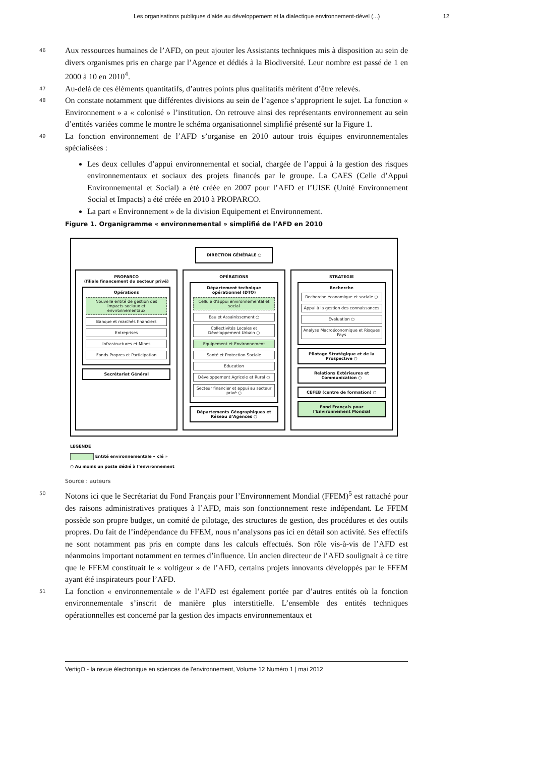Les organisations publiques d’aide au développement et la dialectique environnement-dével (...) 12
46
Aux ressources humaines de l’AFD, on peut ajouter les Assistants techniques mis à disposition au sein de divers organismes pris en charge par l’Agence et dédiés à la Biodiversité. Leur nombre est passé de 1 en 2000 à 10 en 2010<sup>4</sup>.
47
Au-delà de ces éléments quantitatifs, d’autres points plus qualitatifs méritent d’être relevés.
48
On constate notamment que différentes divisions au sein de l’agence s’approprient le sujet. La fonction « Environnement » a « colonisé » l’institution. On retrouve ainsi des représentants environnement au sein d’entités variées comme le montre le schéma organisationnel simplifié présenté sur la Figure 1.
49
La fonction environnement de l’AFD s’organise en 2010 autour trois équipes environnementales spécialisées :
Les deux cellules d’appui environnemental et social, chargée de l’appui à la gestion des risques environnementaux et sociaux des projets financés par le groupe. La CAES (Celle d’Appui Environnemental et Social) a été créée en 2007 pour l’AFD et l’UISE (Unité Environnement Social et Impacts) a été créée en 2010 à PROPARCO.
La part « Environnement » de la division Equipement et Environnement.
Figure 1. Organigramme « environnemental » simplifié de l’AFD en 2010
DIRECTION GÉNÉRALE ○
PROPARCO
(filiale financement du secteur privé)
Opérations
Nouvelle entité de gestion des impacts sociaux et environnementaux
Banque et marchés financiers
Entreprises
Infrastructures et Mines
Fonds Propres et Participation
Secrétariat Général
OPÉRATIONS
Département technique opérationnel (DTO)
Cellule d’appui environnemental et social
Eau et Assainissement ○
Collectivités Locales et Développement Urbain ○
Equipement et Environnement
Santé et Protection Sociale
Education
Développement Agricole et Rural ○
Secteur financier et appui au secteur privé ○
Départements Géographiques et Réseau d’Agences ○
STRATEGIE
Recherche
Recherche économique et sociale ○
Appui à la gestion des connaissances
Evaluation ○
Analyse Macroéconomique et Risques Pays
Pilotage Stratégique et de la Prospective ○
Relations Extérieures et Communication ○
CEFEB (centre de formation) ○
Fond Français pour l’Environnement Mondial
LEGENDE
Entité environnementale « clé »
○ Au moins un poste dédié à l’environnement
Source : auteurs
50
Notons ici que le Secrétariat du Fond Français pour l’Environnement Mondial (FFEM)<sup>5</sup> est rattaché pour des raisons administratives pratiques à l’AFD, mais son fonctionnement reste indépendant. Le FFEM possède son propre budget, un comité de pilotage, des structures de gestion, des procédures et des outils propres. Du fait de l’indépendance du FFEM, nous n’analysons pas ici en détail son activité. Ses effectifs ne sont notamment pas pris en compte dans les calculs effectués. Son rôle vis-à-vis de l’AFD est néanmoins important notamment en termes d’influence. Un ancien directeur de l’AFD soulignait à ce titre que le FFEM constituait le « voltigeur » de l’AFD, certains projets innovants développés par le FFEM ayant été inspirateurs pour l’AFD.
51
La fonction « environnementale » de l’AFD est également portée par d’autres entités où la fonction environnementale s’inscrit de manière plus interstitielle. L’ensemble des entités techniques opérationnelles est concerné par la gestion des impacts environnementaux et
VertigO - la revue électronique en sciences de l'environnement, Volume 12 Numéro 1 | mai 2012